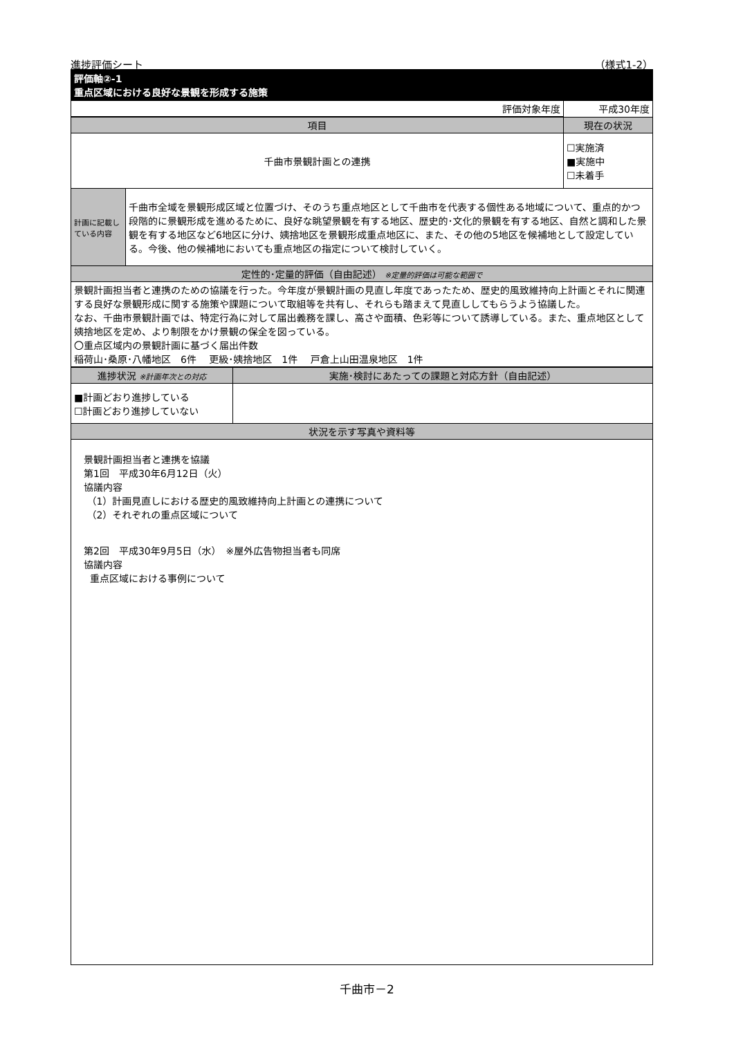進捗評価シート （様式1-2）
| 評価軸②-1 重点区域における良好な景観を形成する施策 | | |
| 評価対象年度 | | 平成30年度 |
| 項目 | | 現在の状況 |
| 千曲市景観計画との連携 | | ☐実施済 ■実施中 ☐未着手 |
| 計画に記載している内容 | 千曲市全域を景観形成区域と位置づけ、そのうち重点地区として千曲市を代表する個性ある地域について、重点的かつ段階的に景観形成を進めるために、良好な眺望景観を有する地区、歴史的･文化的景観を有する地区、自然と調和した景観を有する地区など6地区に分け、姨捨地区を景観形成重点地区に、また、その他の5地区を候補地として設定している。今後、他の候補地においても重点地区の指定について検討していく。 | |
| 定性的･定量的評価（自由記述） ※定量的評価は可能な範囲で | | |
| 景観計画担当者と連携のための協議を行った。今年度が景観計画の見直し年度であったため、歴史的風致維持向上計画とそれに関連する良好な景観形成に関する施策や課題について取組等を共有し、それらも踏まえて見直ししてもらうよう協議した。 なお、千曲市景観計画では、特定行為に対して届出義務を課し、高さや面積、色彩等について誘導している。また、重点地区として姨捨地区を定め、より制限をかけ景観の保全を図っている。 〇重点区域内の景観計画に基づく届出件数 稲荷山･桑原･八幡地区 6件 更級･姨捨地区 1件 戸倉上山田温泉地区 1件 | | |
| 進捗状況 ※計画年次との対応 | 実施･検討にあたっての課題と対応方針（自由記述） |
| --- | --- |
| ■計画どおり進捗している ☐計画どおり進捗していない | |
| 状況を示す写真や資料等 | |
| 景観計画担当者と連携を協議 第1回 平成30年6月12日（火） 協議内容 （1）計画見直しにおける歴史的風致維持向上計画との連携について （2）それぞれの重点区域について 第2回 平成30年9月5日（水） ※屋外広告物担当者も同席 協議内容 重点区域における事例について | |
千曲市－2